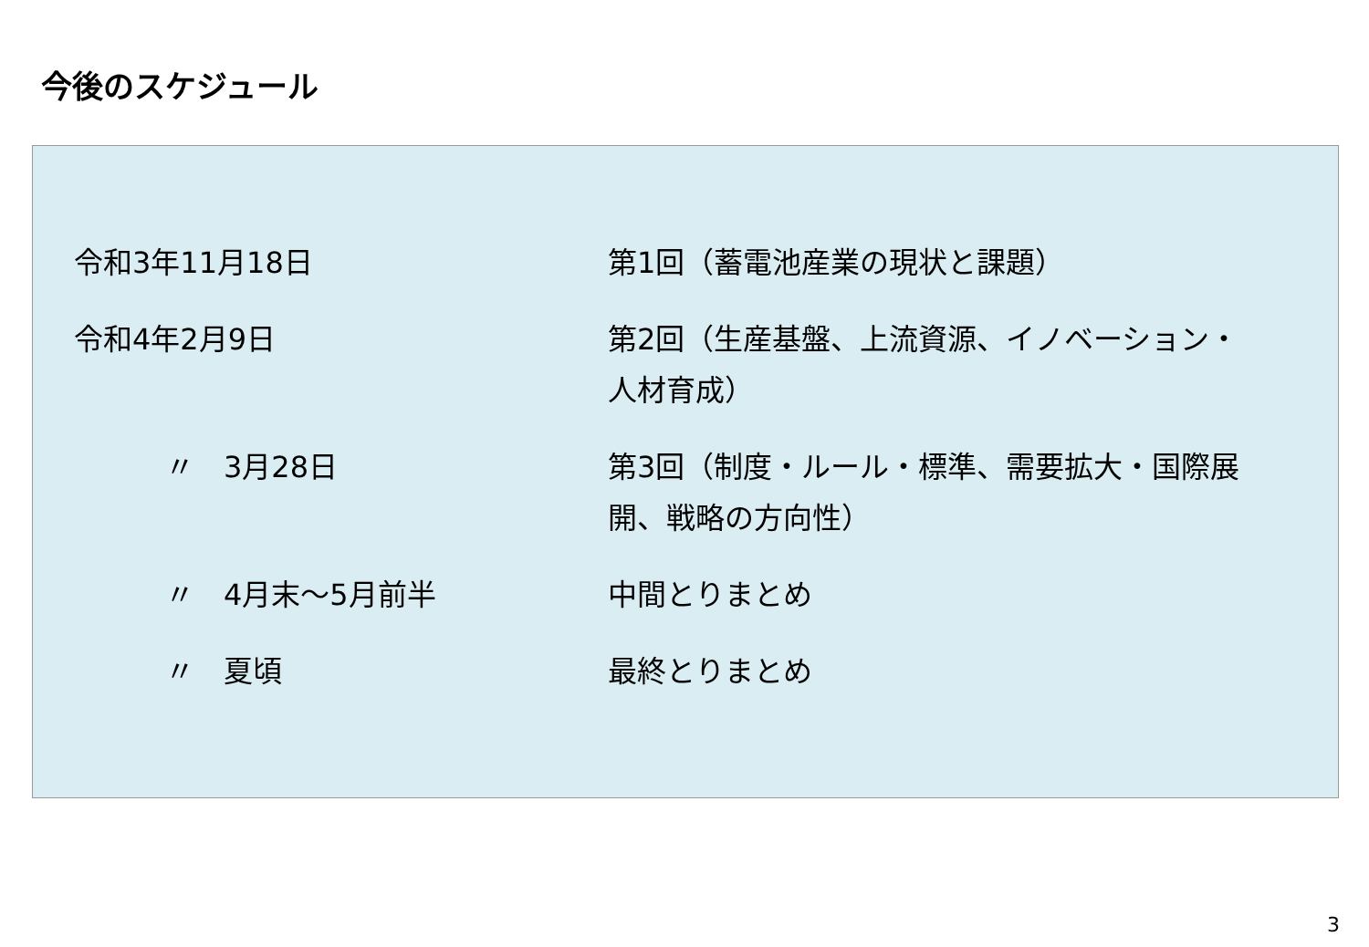今後のスケジュール
令和3年11月18日 第1回（蓄電池産業の現状と課題）
令和4年2月9日 第2回（生産基盤、上流資源、イノベーション・人材育成）
〃　3月28日 第3回（制度・ルール・標準、需要拡大・国際展開、戦略の方向性）
〃　4月末～5月前半 中間とりまとめ
〃　夏頃 最終とりまとめ
3